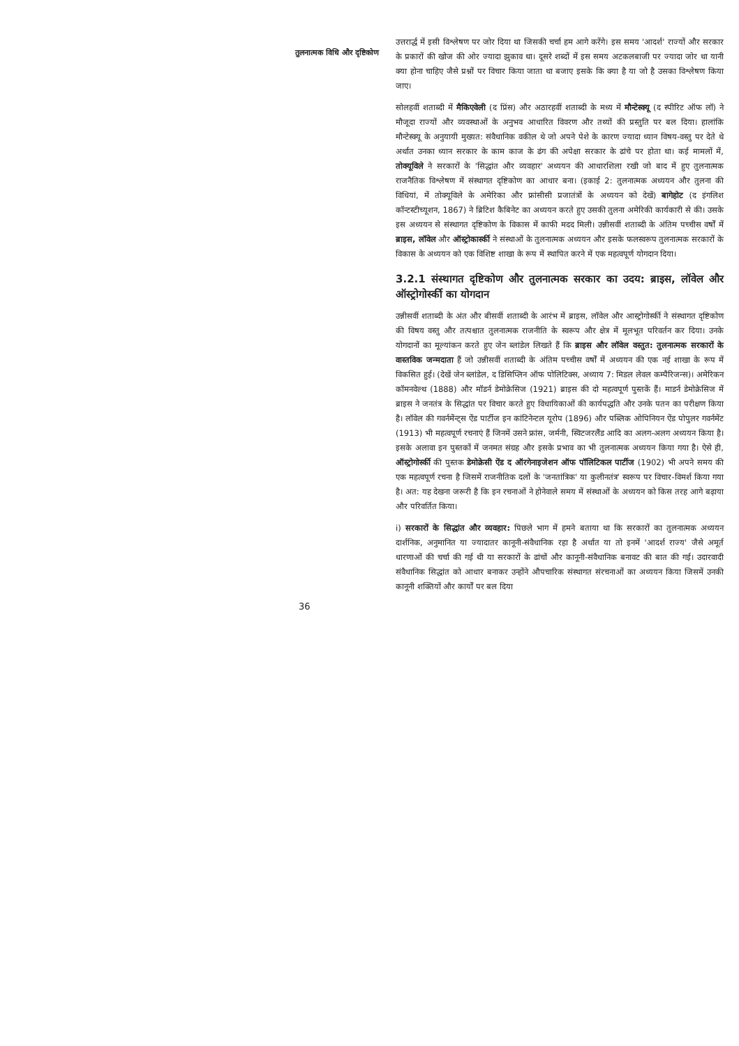तुलनात्मक विधि और दृष्टिकोण
उत्तरार्द्ध में इसी विश्लेषण पर जोर दिया था जिसकी चर्चा हम आगे करेंगे। इस समय 'आदर्श' राज्यों और सरकार के प्रकारों की खोज की ओर ज्यादा झुकाव था। दूसरे शब्दों में इस समय अटकलबाजी पर ज्यादा जोर था यानी क्या होना चाहिए जैसे प्रश्नों पर विचार किया जाता था बजाए इसके कि क्या है या जो है उसका विश्लेषण किया जाए।
सोलहवीं शताब्दी में मैकिएवेली (द प्रिंस) और अठारहवीं शताब्दी के मध्य में मौन्टेस्क्यू (द स्पीरिट ऑफ लॉ) ने मौजूदा राज्यों और व्यवस्थाओं के अनुभव आधारित विवरण और तथ्यों की प्रस्तुति पर बल दिया। हालांकि मौन्टेस्क्यू के अनुयायी मुख्यत: संवैधानिक वकील थे जो अपने पेशे के कारण ज्यादा ध्यान विषय-वस्तु पर देते थे अर्थात उनका ध्यान सरकार के काम काज के ढंग की अपेक्षा सरकार के ढांचे पर होता था। कई मामलों में, तोक्यूविले ने सरकारों के 'सिद्धांत और व्यवहार' अध्ययन की आधारशिला रखी जो बाद में हुए तुलनात्मक राजनैतिक विश्लेषण में संस्थागत दृष्टिकोण का आधार बना। (इकाई 2: तुलनात्मक अध्ययन और तुलना की विधियां, में तोक्यूविले के अमेरिका और फ्रांसीसी प्रजातंत्रों के अध्ययन को देखें) बागेहोट (द इंगलिश कॉन्टस्टीच्यूशन, 1867) ने ब्रिटिश कैबिनेट का अध्ययन करते हुए उसकी तुलना अमेरिकी कार्यकारी से की। उसके इस अध्ययन से संस्थागत दृष्टिकोण के विकास में काफी मदद मिली। उन्नीसवीं शताब्दी के अंतिम पच्चीस वर्षों में ब्राइस, लॉवेल और ऑस्ट्रोकार्स्की ने संस्थाओं के तुलनात्मक अध्ययन और इसके फलस्वरूप तुलनात्मक सरकारों के विकास के अध्ययन को एक विशिष्ट शाखा के रूप में स्थापित करने में एक महत्वपूर्ण योगदान दिया।
3.2.1 संस्थागत दृष्टिकोण और तुलनात्मक सरकार का उदय: ब्राइस, लॉवेल और ऑस्ट्रोगोर्स्की का योगदान
उन्नीसवीं शताब्दी के अंत और बीसवीं शताब्दी के आरंभ में ब्राइस, लॉवेल और आस्ट्रोगोर्स्की ने संस्थागत दृष्टिकोण की विषय वस्तु और तत्पश्चात तुलनात्मक राजनीति के स्वरूप और क्षेत्र में मूलभूत परिवर्तन कर दिया। उनके योगदानों का मूल्यांकन करते हुए जेन ब्लांडेल लिखते हैं कि ब्राइस और लॉवेल वस्तुत: तुलनात्मक सरकारों के वास्तविक जन्मदाता हैं जो उन्नीसवीं शताब्दी के अंतिम पच्चीस वर्षों में अध्ययन की एक नई शाखा के रूप में विकसित हुई। (देखें जेन ब्लांडेल, द डिसिप्लिन ऑफ पोलिटिक्स, अध्याय 7: मिडल लेवल कम्पैरिजन्स)। अमेरिकन कॉमनवेल्थ (1888) और मॉडर्न डेमोक्रेसिज (1921) ब्राइस की दो महत्वपूर्ण पुस्तकें हैं। माडर्न डेमोक्रेसिज में ब्राइस ने जनतंत्र के सिद्धांत पर विचार करते हुए विधायिकाओं की कार्यपद्धति और उनके पतन का परीक्षण किया है। लॉवेल की गवर्नमेंन्ट्स ऐंड पार्टीज इन कांटिनेन्टल यूरोप (1896) और पब्लिक ओपिनियन ऐंड पोपुलर गवर्नमेंट (1913) भी महत्वपूर्ण रचनाएं हैं जिनमें उसने फ्रांस, जर्मनी, स्विटजरलैंड आदि का अलग-अलग अध्ययन किया है। इसके अलावा इन पुस्तकों में जनमत संग्रह और इसके प्रभाव का भी तुलनात्मक अध्ययन किया गया है। ऐसे ही, ऑस्ट्रोगोर्स्की की पुस्तक डेमोक्रेसी ऐंड द ऑरगेनाइजेशन ऑफ पॉलिटिकल पार्टीज (1902) भी अपने समय की एक महत्वपूर्ण रचना है जिसमें राजनीतिक दलों के 'जनतांत्रिक' या कुलीनतंत्र' स्वरूप पर विचार-विमर्श किया गया है। अत: यह देखना जरूरी है कि इन रचनाओं ने होनेवाले समय में संस्थाओं के अध्ययन को किस तरह आगे बढ़ाया और परिवर्तित किया।
i) सरकारों के सिद्धांत और व्यवहार: पिछले भाग में हमने बताया था कि सरकारों का तुलनात्मक अध्ययन दार्शनिक, अनुमानित या ज्यादातर कानूनी-संवैधानिक रहा है अर्थात या तो इनमें 'आदर्श राज्य' जैसे अमूर्त धारणाओं की चर्चा की गई थी या सरकारों के ढांचों और कानूनी-संवैधानिक बनावट की बात की गई। उदारवादी संवैधानिक सिद्धांत को आधार बनाकर उन्होंने औपचारिक संस्थागत संरचनाओं का अध्ययन किया जिसमें उनकी कानूनी शक्तियों और कार्यों पर बल दिया
36